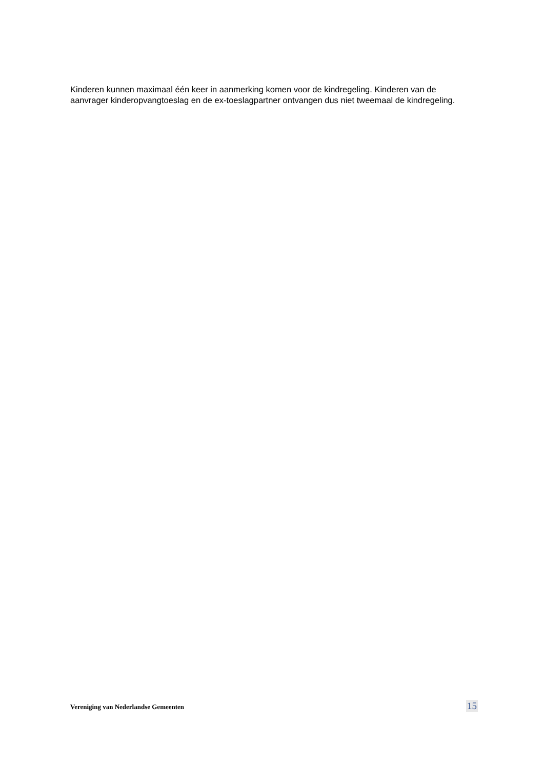Kinderen kunnen maximaal één keer in aanmerking komen voor de kindregeling. Kinderen van de aanvrager kinderopvangtoeslag en de ex-toeslagpartner ontvangen dus niet tweemaal de kindregeling.
Vereniging van Nederlandse Gemeenten 15